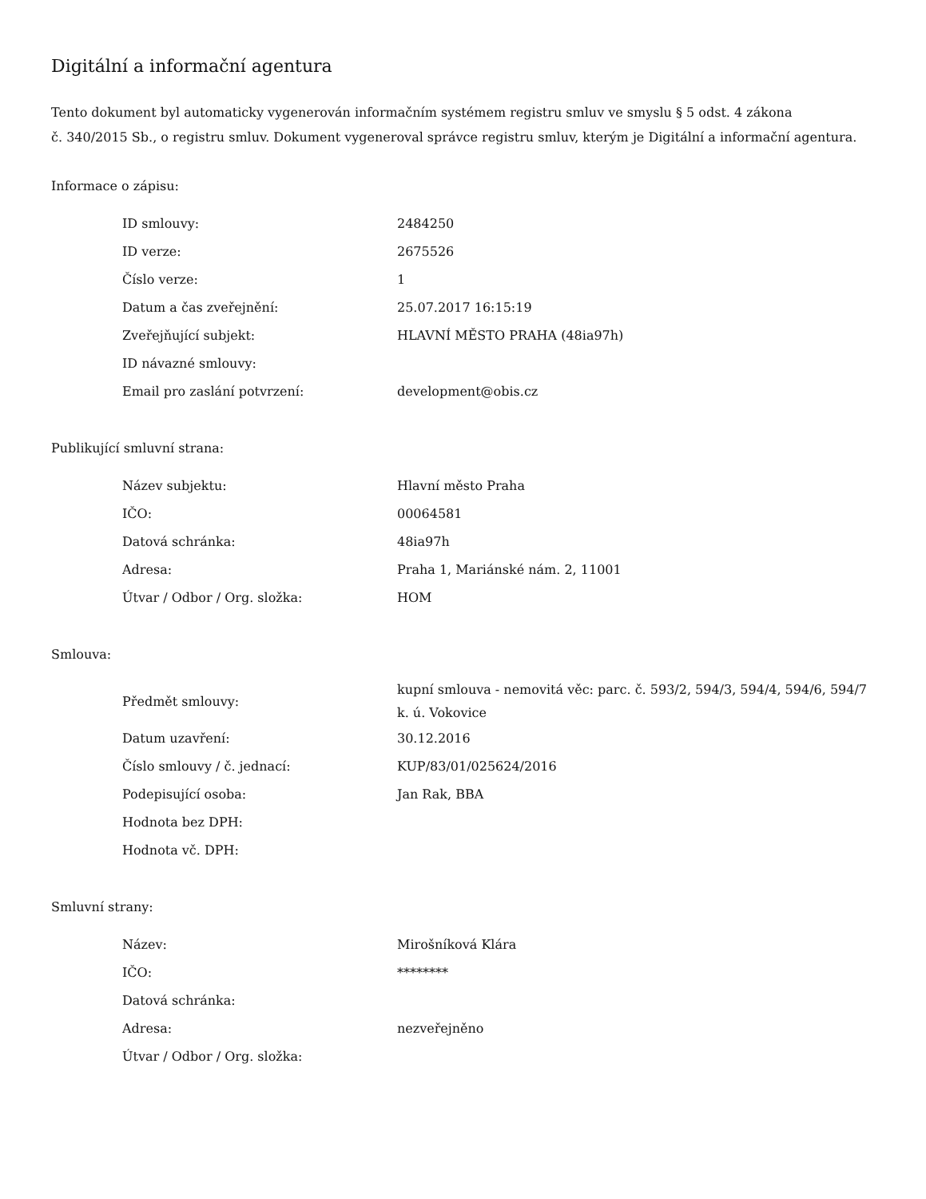Digitální a informační agentura
Tento dokument byl automaticky vygenerován informačním systémem registru smluv ve smyslu § 5 odst. 4 zákona
č. 340/2015 Sb., o registru smluv. Dokument vygeneroval správce registru smluv, kterým je Digitální a informační agentura.
Informace o zápisu:
| ID smlouvy: | 2484250 |
| ID verze: | 2675526 |
| Číslo verze: | 1 |
| Datum a čas zveřejnění: | 25.07.2017 16:15:19 |
| Zveřejňující subjekt: | HLAVNÍ MĚSTO PRAHA (48ia97h) |
| ID návazné smlouvy: | |
| Email pro zaslání potvrzení: | development@obis.cz |
Publikující smluvní strana:
| Název subjektu: | Hlavní město Praha |
| IČO: | 00064581 |
| Datová schránka: | 48ia97h |
| Adresa: | Praha 1, Mariánské nám. 2, 11001 |
| Útvar / Odbor / Org. složka: | HOM |
Smlouva:
| Předmět smlouvy: | kupní smlouva - nemovitá věc: parc. č. 593/2, 594/3, 594/4, 594/6, 594/7 k. ú. Vokovice |
| Datum uzavření: | 30.12.2016 |
| Číslo smlouvy / č. jednací: | KUP/83/01/025624/2016 |
| Podepisující osoba: | Jan Rak, BBA |
| Hodnota bez DPH: | |
| Hodnota vč. DPH: | |
Smluvní strany:
| Název: | Mirošníková Klára |
| IČO: | ******** |
| Datová schránka: | |
| Adresa: | nezveřejněno |
| Útvar / Odbor / Org. složka: | |